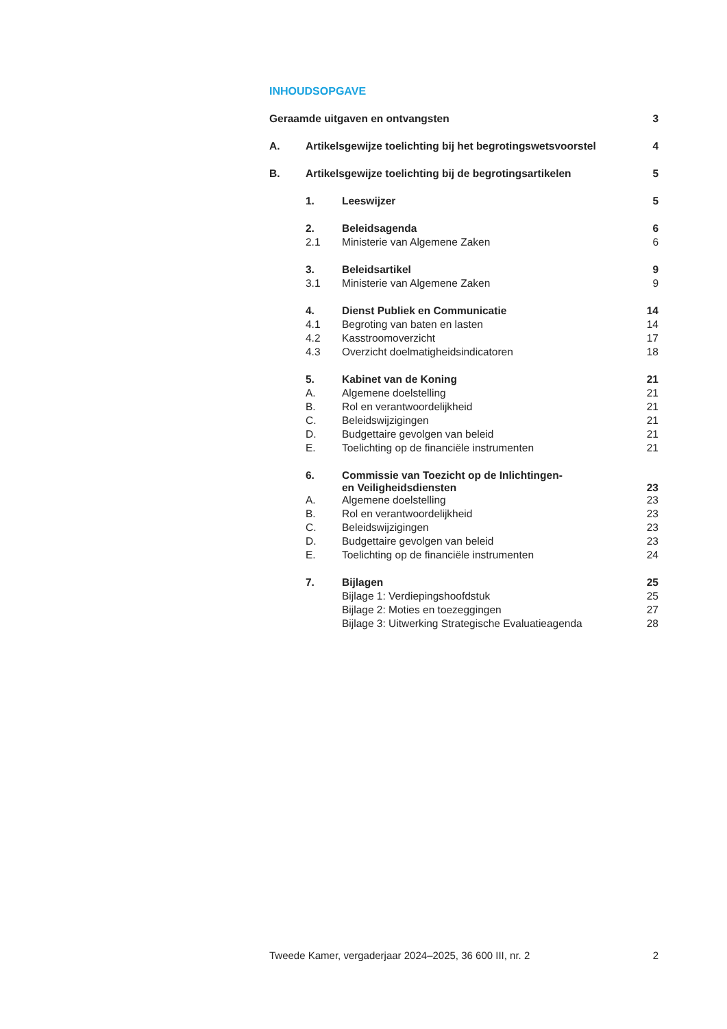INHOUDSOPGAVE
| Geraamde uitgaven en ontvangsten | | | 3 |
| A. | Artikelsgewijze toelichting bij het begrotingswetsvoorstel | | 4 |
| B. | Artikelsgewijze toelichting bij de begrotingsartikelen | | 5 |
| | 1. | Leeswijzer | 5 |
| | 2. | Beleidsagenda | 6 |
| | 2.1 | Ministerie van Algemene Zaken | 6 |
| | 3. | Beleidsartikel | 9 |
| | 3.1 | Ministerie van Algemene Zaken | 9 |
| | 4. | Dienst Publiek en Communicatie | 14 |
| | 4.1 | Begroting van baten en lasten | 14 |
| | 4.2 | Kasstroomoverzicht | 17 |
| | 4.3 | Overzicht doelmatigheidsindicatoren | 18 |
| | 5. | Kabinet van de Koning | 21 |
| | A. | Algemene doelstelling | 21 |
| | B. | Rol en verantwoordelijkheid | 21 |
| | C. | Beleidswijzigingen | 21 |
| | D. | Budgettaire gevolgen van beleid | 21 |
| | E. | Toelichting op de financiële instrumenten | 21 |
| | 6. | Commissie van Toezicht op de Inlichtingen- en Veiligheidsdiensten | 23 |
| | A. | Algemene doelstelling | 23 |
| | B. | Rol en verantwoordelijkheid | 23 |
| | C. | Beleidswijzigingen | 23 |
| | D. | Budgettaire gevolgen van beleid | 23 |
| | E. | Toelichting op de financiële instrumenten | 24 |
| | 7. | Bijlagen | 25 |
| | | Bijlage 1: Verdiepingshoofdstuk | 25 |
| | | Bijlage 2: Moties en toezeggingen | 27 |
| | | Bijlage 3: Uitwerking Strategische Evaluatieagenda | 28 |
Tweede Kamer, vergaderjaar 2024–2025, 36 600 III, nr. 2 2